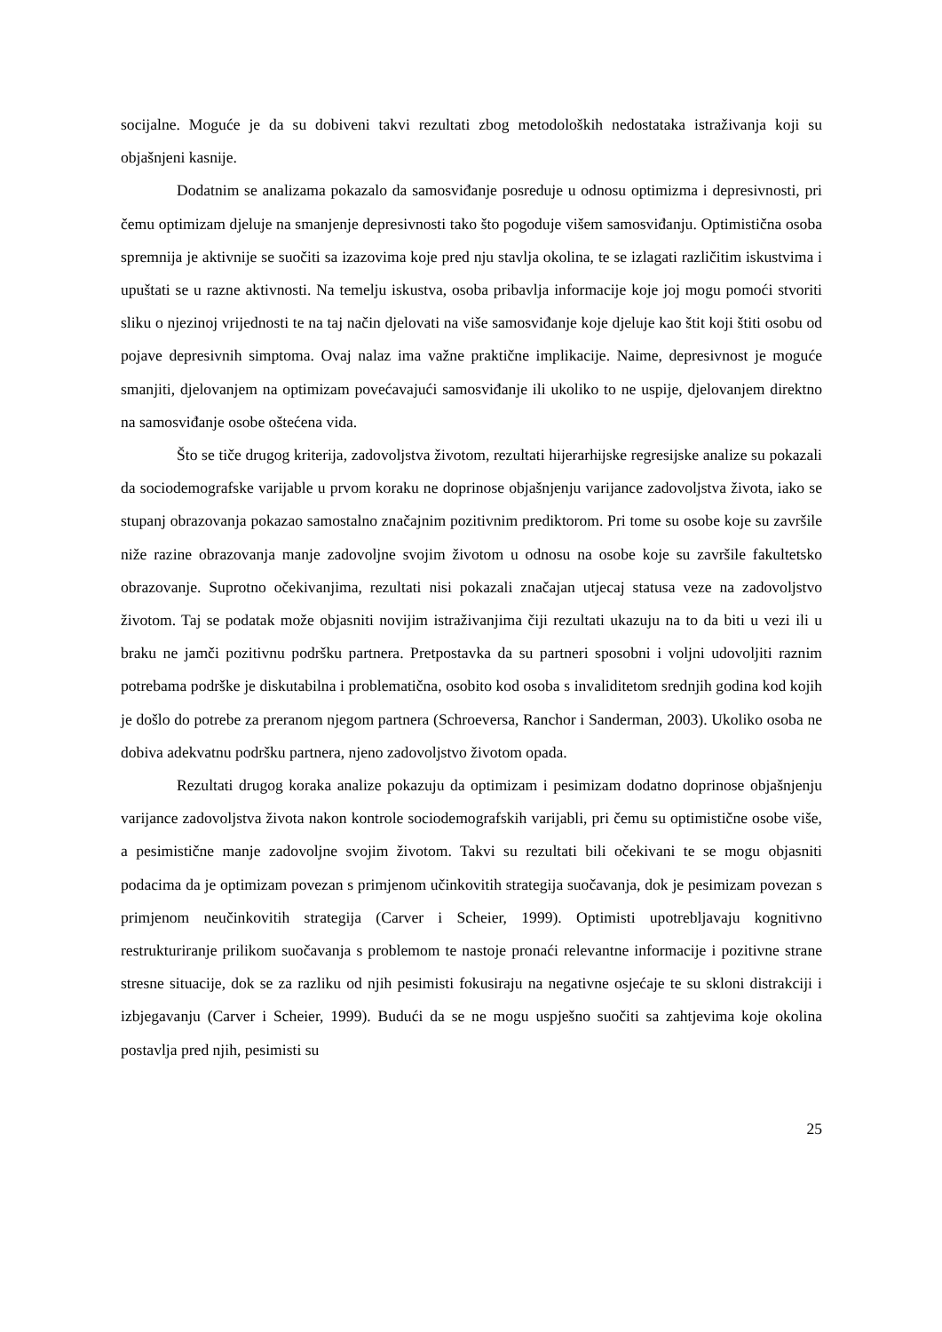socijalne. Moguće je da su dobiveni takvi rezultati zbog metodoloških nedostataka istraživanja koji su objašnjeni kasnije.
Dodatnim se analizama pokazalo da samosviđanje posreduje u odnosu optimizma i depresivnosti, pri čemu optimizam djeluje na smanjenje depresivnosti tako što pogoduje višem samosviđanju. Optimistična osoba spremnija je aktivnije se suočiti sa izazovima koje pred nju stavlja okolina, te se izlagati različitim iskustvima i upuštati se u razne aktivnosti. Na temelju iskustva, osoba pribavlja informacije koje joj mogu pomoći stvoriti sliku o njezinoj vrijednosti te na taj način djelovati na više samosviđanje koje djeluje kao štit koji štiti osobu od pojave depresivnih simptoma. Ovaj nalaz ima važne praktične implikacije. Naime, depresivnost je moguće smanjiti, djelovanjem na optimizam povećavajući samosviđanje ili ukoliko to ne uspije, djelovanjem direktno na samosviđanje osobe oštećena vida.
Što se tiče drugog kriterija, zadovoljstva životom, rezultati hijerarhijske regresijske analize su pokazali da sociodemografske varijable u prvom koraku ne doprinose objašnjenju varijance zadovoljstva života, iako se stupanj obrazovanja pokazao samostalno značajnim pozitivnim prediktorom. Pri tome su osobe koje su završile niže razine obrazovanja manje zadovoljne svojim životom u odnosu na osobe koje su završile fakultetsko obrazovanje. Suprotno očekivanjima, rezultati nisi pokazali značajan utjecaj statusa veze na zadovoljstvo životom. Taj se podatak može objasniti novijim istraživanjima čiji rezultati ukazuju na to da biti u vezi ili u braku ne jamči pozitivnu podršku partnera. Pretpostavka da su partneri sposobni i voljni udovoljiti raznim potrebama podrške je diskutabilna i problematična, osobito kod osoba s invaliditetom srednjih godina kod kojih je došlo do potrebe za preranom njegom partnera (Schroeversa, Ranchor i Sanderman, 2003). Ukoliko osoba ne dobiva adekvatnu podršku partnera, njeno zadovoljstvo životom opada.
Rezultati drugog koraka analize pokazuju da optimizam i pesimizam dodatno doprinose objašnjenju varijance zadovoljstva života nakon kontrole sociodemografskih varijabli, pri čemu su optimistične osobe više, a pesimistične manje zadovoljne svojim životom. Takvi su rezultati bili očekivani te se mogu objasniti podacima da je optimizam povezan s primjenom učinkovitih strategija suočavanja, dok je pesimizam povezan s primjenom neučinkovitih strategija (Carver i Scheier, 1999). Optimisti upotrebljavaju kognitivno restrukturiranje prilikom suočavanja s problemom te nastoje pronaći relevantne informacije i pozitivne strane stresne situacije, dok se za razliku od njih pesimisti fokusiraju na negativne osjećaje te su skloni distrakciji i izbjegavanju (Carver i Scheier, 1999). Budući da se ne mogu uspješno suočiti sa zahtjevima koje okolina postavlja pred njih, pesimisti su
25